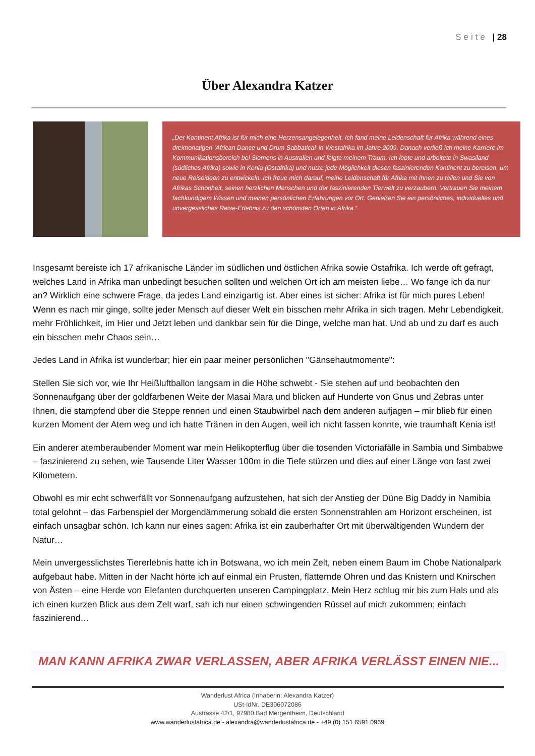Seite | 28
Über Alexandra Katzer
„Der Kontinent Afrika ist für mich eine Herzensangelegenheit. Ich fand meine Leidenschaft für Afrika während eines dreimonatigen ‘African Dance und Drum Sabbatical’ in Westafrika im Jahre 2009. Danach verließ ich meine Karriere im Kommunikationsbereich bei Siemens in Australien und folgte meinem Traum. Ich lebte und arbeitete in Swasiland (südliches Afrika) sowie in Kenia (Ostafrika) und nutze jede Möglichkeit diesen faszinierenden Kontinent zu bereisen, um neue Reiseideen zu entwickeln. Ich freue mich darauf, meine Leidenschaft für Afrika mit Ihnen zu teilen und Sie von Afrikas Schönheit, seinen herzlichen Menschen und der faszinierenden Tierwelt zu verzaubern. Vertrauen Sie meinem fachkundigem Wissen und meinen persönlichen Erfahrungen vor Ort. Genießen Sie ein persönliches, individuelles und unvergessliches Reise-Erlebnis zu den schönsten Orten in Afrika.“
Insgesamt bereiste ich 17 afrikanische Länder im südlichen und östlichen Afrika sowie Ostafrika. Ich werde oft gefragt, welches Land in Afrika man unbedingt besuchen sollten und welchen Ort ich am meisten liebe… Wo fange ich da nur an? Wirklich eine schwere Frage, da jedes Land einzigartig ist. Aber eines ist sicher: Afrika ist für mich pures Leben! Wenn es nach mir ginge, sollte jeder Mensch auf dieser Welt ein bisschen mehr Afrika in sich tragen. Mehr Lebendigkeit, mehr Fröhlichkeit, im Hier und Jetzt leben und dankbar sein für die Dinge, welche man hat. Und ab und zu darf es auch ein bisschen mehr Chaos sein…
Jedes Land in Afrika ist wunderbar; hier ein paar meiner persönlichen "Gänsehautmomente":
Stellen Sie sich vor, wie Ihr Heißluftballon langsam in die Höhe schwebt - Sie stehen auf und beobachten den Sonnenaufgang über der goldfarbenen Weite der Masai Mara und blicken auf Hunderte von Gnus und Zebras unter Ihnen, die stampfend über die Steppe rennen und einen Staubwirbel nach dem anderen aufjagen – mir blieb für einen kurzen Moment der Atem weg und ich hatte Tränen in den Augen, weil ich nicht fassen konnte, wie traumhaft Kenia ist!
Ein anderer atemberaubender Moment war mein Helikopterflug über die tosenden Victoriafälle in Sambia und Simbabwe – faszinierend zu sehen, wie Tausende Liter Wasser 100m in die Tiefe stürzen und dies auf einer Länge von fast zwei Kilometern.
Obwohl es mir echt schwerfällt vor Sonnenaufgang aufzustehen, hat sich der Anstieg der Düne Big Daddy in Namibia total gelohnt – das Farbenspiel der Morgendämmerung sobald die ersten Sonnenstrahlen am Horizont erscheinen, ist einfach unsagbar schön. Ich kann nur eines sagen: Afrika ist ein zauberhafter Ort mit überwältigenden Wundern der Natur…
Mein unvergesslichstes Tiererlebnis hatte ich in Botswana, wo ich mein Zelt, neben einem Baum im Chobe Nationalpark aufgebaut habe. Mitten in der Nacht hörte ich auf einmal ein Prusten, flatternde Ohren und das Knistern und Knirschen von Ästen – eine Herde von Elefanten durchquerten unseren Campingplatz. Mein Herz schlug mir bis zum Hals und als ich einen kurzen Blick aus dem Zelt warf, sah ich nur einen schwingenden Rüssel auf mich zukommen; einfach faszinierend…
MAN KANN AFRIKA ZWAR VERLASSEN, ABER AFRIKA VERLÄSST EINEN NIE...
Wanderlust Africa (Inhaberin: Alexandra Katzer)
USt-IdNr. DE306072086
Austrasse 42/1, 97980 Bad Mergentheim, Deutschland
www.wanderlustafrica.de - alexandra@wanderlustafrica.de - +49 (0) 151 6591 0969